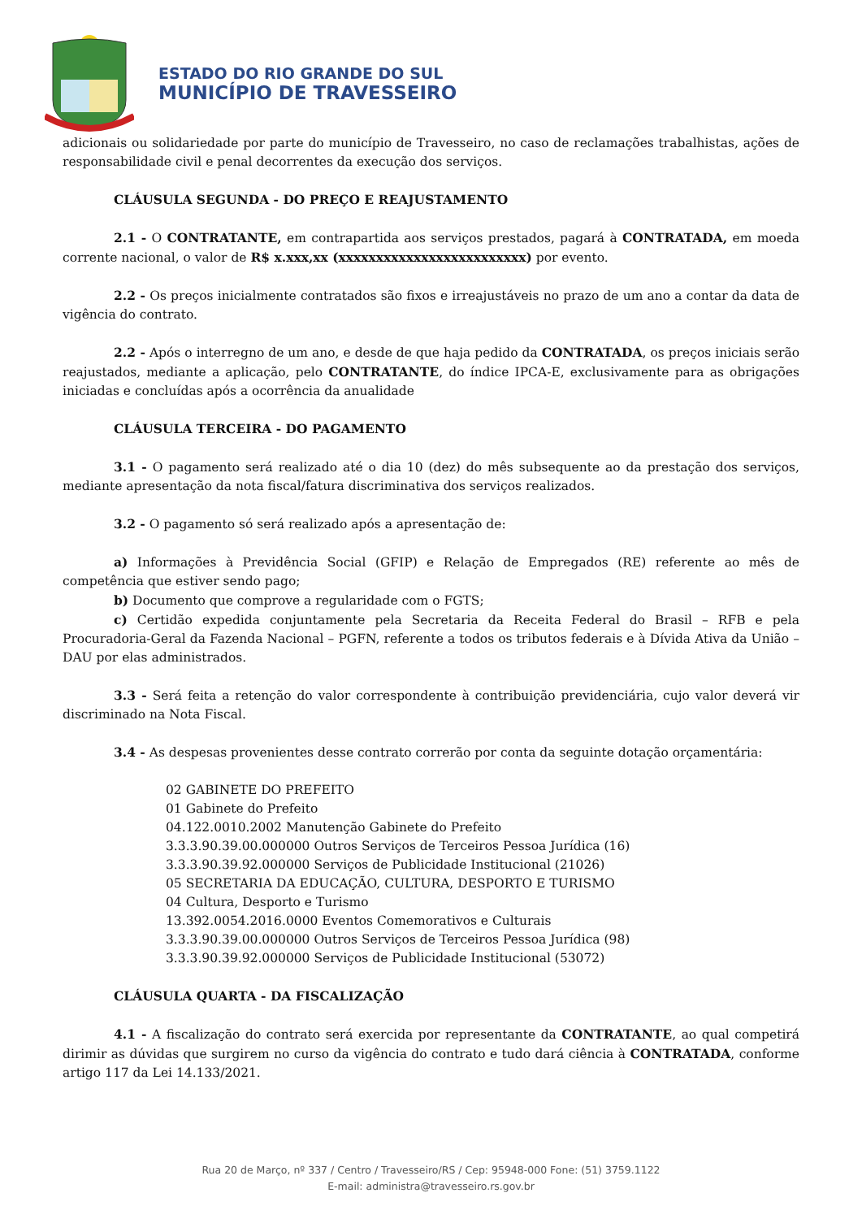ESTADO DO RIO GRANDE DO SUL
MUNICÍPIO DE TRAVESSEIRO
adicionais ou solidariedade por parte do município de Travesseiro, no caso de reclamações trabalhistas, ações de responsabilidade civil e penal decorrentes da execução dos serviços.
CLÁUSULA SEGUNDA - DO PREÇO E REAJUSTAMENTO
2.1 - O CONTRATANTE, em contrapartida aos serviços prestados, pagará à CONTRATADA, em moeda corrente nacional, o valor de R$ x.xxx,xx (xxxxxxxxxxxxxxxxxxxxxxxxx) por evento.
2.2 - Os preços inicialmente contratados são fixos e irreajustáveis no prazo de um ano a contar da data de vigência do contrato.
2.2 - Após o interregno de um ano, e desde de que haja pedido da CONTRATADA, os preços iniciais serão reajustados, mediante a aplicação, pelo CONTRATANTE, do índice IPCA-E, exclusivamente para as obrigações iniciadas e concluídas após a ocorrência da anualidade
CLÁUSULA TERCEIRA - DO PAGAMENTO
3.1 - O pagamento será realizado até o dia 10 (dez) do mês subsequente ao da prestação dos serviços, mediante apresentação da nota fiscal/fatura discriminativa dos serviços realizados.
3.2 - O pagamento só será realizado após a apresentação de:
a) Informações à Previdência Social (GFIP) e Relação de Empregados (RE) referente ao mês de competência que estiver sendo pago;
b) Documento que comprove a regularidade com o FGTS;
c) Certidão expedida conjuntamente pela Secretaria da Receita Federal do Brasil – RFB e pela Procuradoria-Geral da Fazenda Nacional – PGFN, referente a todos os tributos federais e à Dívida Ativa da União – DAU por elas administrados.
3.3 - Será feita a retenção do valor correspondente à contribuição previdenciária, cujo valor deverá vir discriminado na Nota Fiscal.
3.4 - As despesas provenientes desse contrato correrão por conta da seguinte dotação orçamentária:
02 GABINETE DO PREFEITO
01 Gabinete do Prefeito
04.122.0010.2002 Manutenção Gabinete do Prefeito
3.3.3.90.39.00.000000 Outros Serviços de Terceiros Pessoa Jurídica (16)
3.3.3.90.39.92.000000 Serviços de Publicidade Institucional (21026)
05 SECRETARIA DA EDUCAÇÃO, CULTURA, DESPORTO E TURISMO
04 Cultura, Desporto e Turismo
13.392.0054.2016.0000 Eventos Comemorativos e Culturais
3.3.3.90.39.00.000000 Outros Serviços de Terceiros Pessoa Jurídica (98)
3.3.3.90.39.92.000000 Serviços de Publicidade Institucional (53072)
CLÁUSULA QUARTA - DA FISCALIZAÇÃO
4.1 - A fiscalização do contrato será exercida por representante da CONTRATANTE, ao qual competirá dirimir as dúvidas que surgirem no curso da vigência do contrato e tudo dará ciência à CONTRATADA, conforme artigo 117 da Lei 14.133/2021.
Rua 20 de Março, nº 337 / Centro / Travesseiro/RS / Cep: 95948-000 Fone: (51) 3759.1122
E-mail: administra@travesseiro.rs.gov.br